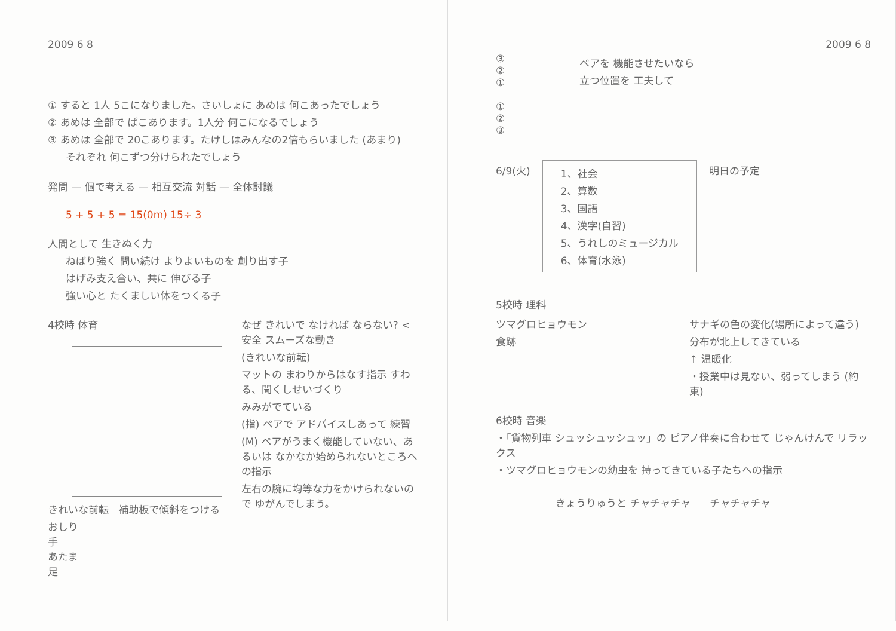2009 6 8
① すると 1人 5こになりました。さいしょに あめは 何こあったでしょう
② あめは 全部で ぱこあります。1人分 何こになるでしょう
③ あめは 全部で 20こあります。たけしはみんなの2倍もらいました (あまり)
それぞれ 何こずつ分けられたでしょう
発問 — 個で考える — 相互交流 対話 — 全体討議
5 + 5 + 5 = 15(0m) 15÷ 3
人間として 生きぬく力
ねばり強く 問い続け よりよいものを 創り出す子
はげみ支え合い、共に 伸びる子
強い心と たくましい体をつくる子
4校時 体育
きれいな前転 補助板で傾斜をつける
おしり
手
あたま
足
なぜ きれいで なければ ならない? < 安全 スムーズな動き
(きれいな前転)
マットの まわりからはなす指示 すわる、聞くしせいづくり
みみがでている
(指) ペアで アドバイスしあって 練習
(M) ペアがうまく機能していない、あるいは なかなか始められないところへの指示
左右の腕に均等な力をかけられないので ゆがんでしまう。
2009 6 8
③
②
①
①
②
③
ペアを 機能させたいなら
立つ位置を 工夫して
6/9(火)
1、社会
2、算数
3、国語
4、漢字(自習)
5、うれしのミュージカル
6、体育(水泳)
明日の予定
5校時 理科
ツマグロヒョウモン
食跡
サナギの色の変化(場所によって違う)
分布が北上してきている
↑ 温暖化
・授業中は見ない、弱ってしまう (約束)
6校時 音楽
・「貨物列車 シュッシュッシュッ」の ピアノ伴奏に合わせて じゃんけんで リラックス
・ツマグロヒョウモンの幼虫を 持ってきている子たちへの指示
きょうりゅうと チャチャチャ チャチャチャ